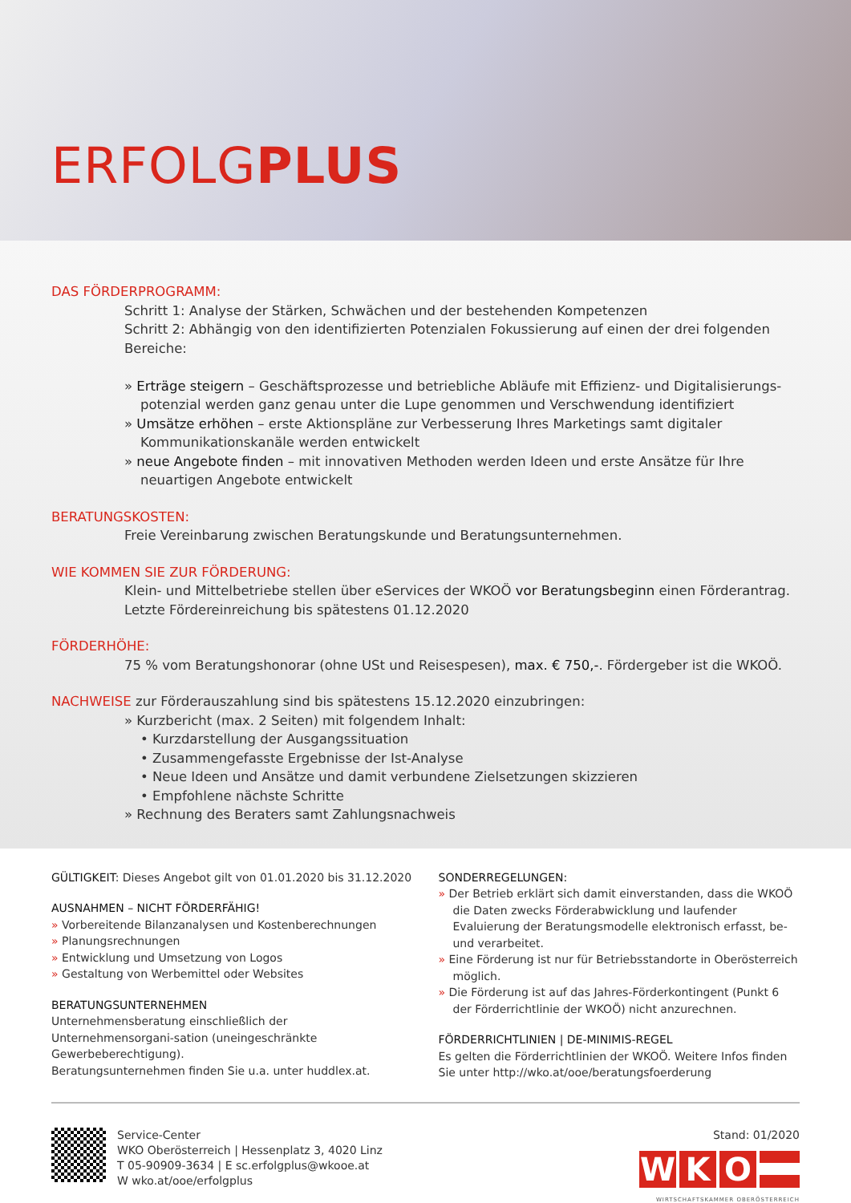ERFOLGPLUS
DAS FÖRDERPROGRAMM:
Schritt 1: Analyse der Stärken, Schwächen und der bestehenden Kompetenzen
Schritt 2: Abhängig von den identifizierten Potenzialen Fokussierung auf einen der drei folgenden Bereiche:
» Erträge steigern – Geschäftsprozesse und betriebliche Abläufe mit Effizienz- und Digitalisierungs-potenzial werden ganz genau unter die Lupe genommen und Verschwendung identifiziert
» Umsätze erhöhen – erste Aktionspläne zur Verbesserung Ihres Marketings samt digitaler Kommunikationskanäle werden entwickelt
» neue Angebote finden – mit innovativen Methoden werden Ideen und erste Ansätze für Ihre neuartigen Angebote entwickelt
BERATUNGSKOSTEN:
Freie Vereinbarung zwischen Beratungskunde und Beratungsunternehmen.
WIE KOMMEN SIE ZUR FÖRDERUNG:
Klein- und Mittelbetriebe stellen über eServices der WKOÖ vor Beratungsbeginn einen Förderantrag.
Letzte Fördereinreichung bis spätestens 01.12.2020
FÖRDERHÖHE:
75 % vom Beratungshonorar (ohne USt und Reisespesen), max. € 750,-. Fördergeber ist die WKOÖ.
NACHWEISE zur Förderauszahlung sind bis spätestens 15.12.2020 einzubringen:
» Kurzbericht (max. 2 Seiten) mit folgendem Inhalt:
• Kurzdarstellung der Ausgangssituation
• Zusammengefasste Ergebnisse der Ist-Analyse
• Neue Ideen und Ansätze und damit verbundene Zielsetzungen skizzieren
• Empfohlene nächste Schritte
» Rechnung des Beraters samt Zahlungsnachweis
GÜLTIGKEIT: Dieses Angebot gilt von 01.01.2020 bis 31.12.2020
AUSNAHMEN – NICHT FÖRDERFÄHIG!
» Vorbereitende Bilanzanalysen und Kostenberechnungen
» Planungsrechnungen
» Entwicklung und Umsetzung von Logos
» Gestaltung von Werbemittel oder Websites
BERATUNGSUNTERNEHMEN
Unternehmensberatung einschließlich der Unternehmensorgani-sation (uneingeschränkte Gewerbeberechtigung).
Beratungsunternehmen finden Sie u.a. unter huddlex.at.
SONDERREGELUNGEN:
» Der Betrieb erklärt sich damit einverstanden, dass die WKOÖ die Daten zwecks Förderabwicklung und laufender Evaluierung der Beratungsmodelle elektronisch erfasst, be- und verarbeitet.
» Eine Förderung ist nur für Betriebsstandorte in Oberösterreich möglich.
» Die Förderung ist auf das Jahres-Förderkontingent (Punkt 6 der Förderrichtlinie der WKOÖ) nicht anzurechnen.
FÖRDERRICHTLINIEN | DE-MINIMIS-REGEL
Es gelten die Förderrichtlinien der WKOÖ. Weitere Infos finden Sie unter http://wko.at/ooe/beratungsfoerderung
Service-Center
WKO Oberösterreich | Hessenplatz 3, 4020 Linz
T 05-90909-3634 | E sc.erfolgplus@wkooe.at
W wko.at/ooe/erfolgplus
Stand: 01/2020
WKO
WIRTSCHAFTSKAMMER OBERÖSTERREICH